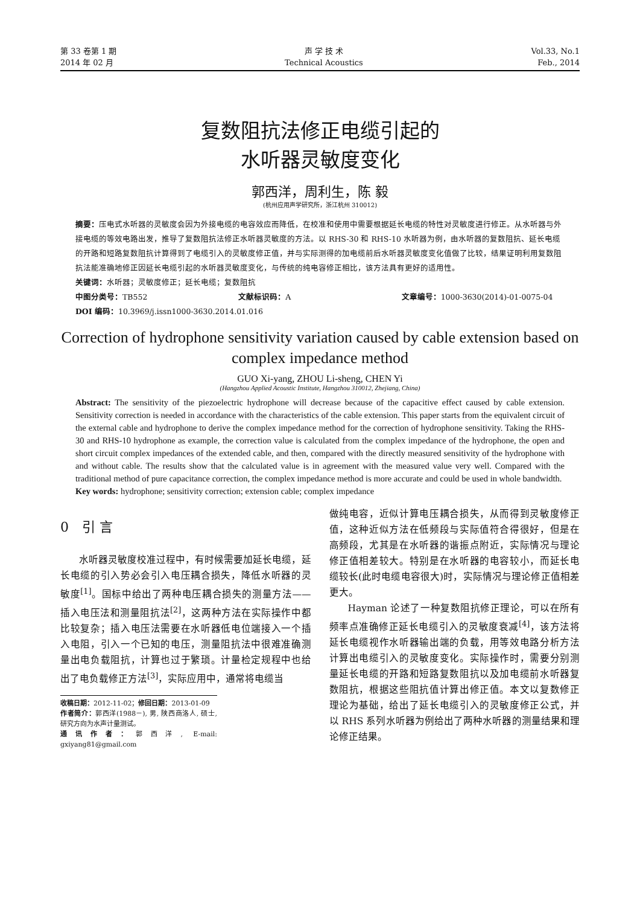第 33 卷第 1 期
2014 年 02 月
声 学 技 术
Technical Acoustics
Vol.33, No.1
Feb., 2014
复数阻抗法修正电缆引起的
水听器灵敏度变化
郭西洋，周利生，陈 毅
(杭州应用声学研究所，浙江杭州 310012)
摘要：压电式水听器的灵敏度会因为外接电缆的电容效应而降低，在校准和使用中需要根据延长电缆的特性对灵敏度进行修正。从水听器与外接电缆的等效电路出发，推导了复数阻抗法修正水听器灵敏度的方法。以 RHS-30 和 RHS-10 水听器为例，由水听器的复数阻抗、延长电缆的开路和短路复数阻抗计算得到了电缆引入的灵敏度修正值，并与实际测得的加电缆前后水听器灵敏度变化值做了比较，结果证明利用复数阻抗法能准确地修正因延长电缆引起的水听器灵敏度变化，与传统的纯电容修正相比，该方法具有更好的适用性。
关键词：水听器；灵敏度修正；延长电缆；复数阻抗
中图分类号：TB552 文献标识码：A 文章编号：1000-3630(2014)-01-0075-04
DOI 编码：10.3969/j.issn1000-3630.2014.01.016
Correction of hydrophone sensitivity variation caused by cable extension based on complex impedance method
GUO Xi-yang, ZHOU Li-sheng, CHEN Yi
(Hangzhou Applied Acoustic Institute, Hangzhou 310012, Zhejiang, China)
Abstract: The sensitivity of the piezoelectric hydrophone will decrease because of the capacitive effect caused by cable extension. Sensitivity correction is needed in accordance with the characteristics of the cable extension. This paper starts from the equivalent circuit of the external cable and hydrophone to derive the complex impedance method for the correction of hydrophone sensitivity. Taking the RHS-30 and RHS-10 hydrophone as example, the correction value is calculated from the complex impedance of the hydrophone, the open and short circuit complex impedances of the extended cable, and then, compared with the directly measured sensitivity of the hydrophone with and without cable. The results show that the calculated value is in agreement with the measured value very well. Compared with the traditional method of pure capacitance correction, the complex impedance method is more accurate and could be used in whole bandwidth.
Key words: hydrophone; sensitivity correction; extension cable; complex impedance
0　引 言
水听器灵敏度校准过程中，有时候需要加延长电缆，延长电缆的引入势必会引入电压耦合损失，降低水听器的灵敏度<sup>[1]</sup>。国标中给出了两种电压耦合损失的测量方法——插入电压法和测量阻抗法<sup>[2]</sup>，这两种方法在实际操作中都比较复杂；插入电压法需要在水听器低电位端接入一个插入电阻，引入一个已知的电压，测量阻抗法中很难准确测量出电负载阻抗，计算也过于繁琐。计量检定规程中也给出了电负载修正方法<sup>[3]</sup>，实际应用中，通常将电缆当
收稿日期：2012-11-02；修回日期：2013-01-09
作者简介：郭西洋(1988－), 男, 陕西商洛人, 硕士, 研究方向为水声计量测试。
通讯作者：郭西洋, E-mail: gxiyang81@gmail.com
做纯电容，近似计算电压耦合损失，从而得到灵敏度修正值，这种近似方法在低频段与实际值符合得很好，但是在高频段，尤其是在水听器的谐振点附近，实际情况与理论修正值相差较大。特别是在水听器的电容较小，而延长电缆较长(此时电缆电容很大)时，实际情况与理论修正值相差更大。
Hayman 论述了一种复数阻抗修正理论，可以在所有频率点准确修正延长电缆引入的灵敏度衰减<sup>[4]</sup>，该方法将延长电缆视作水听器输出端的负载，用等效电路分析方法计算出电缆引入的灵敏度变化。实际操作时，需要分别测量延长电缆的开路和短路复数阻抗以及加电缆前水听器复数阻抗，根据这些阻抗值计算出修正值。本文以复数修正理论为基础，给出了延长电缆引入的灵敏度修正公式，并以 RHS 系列水听器为例给出了两种水听器的测量结果和理论修正结果。